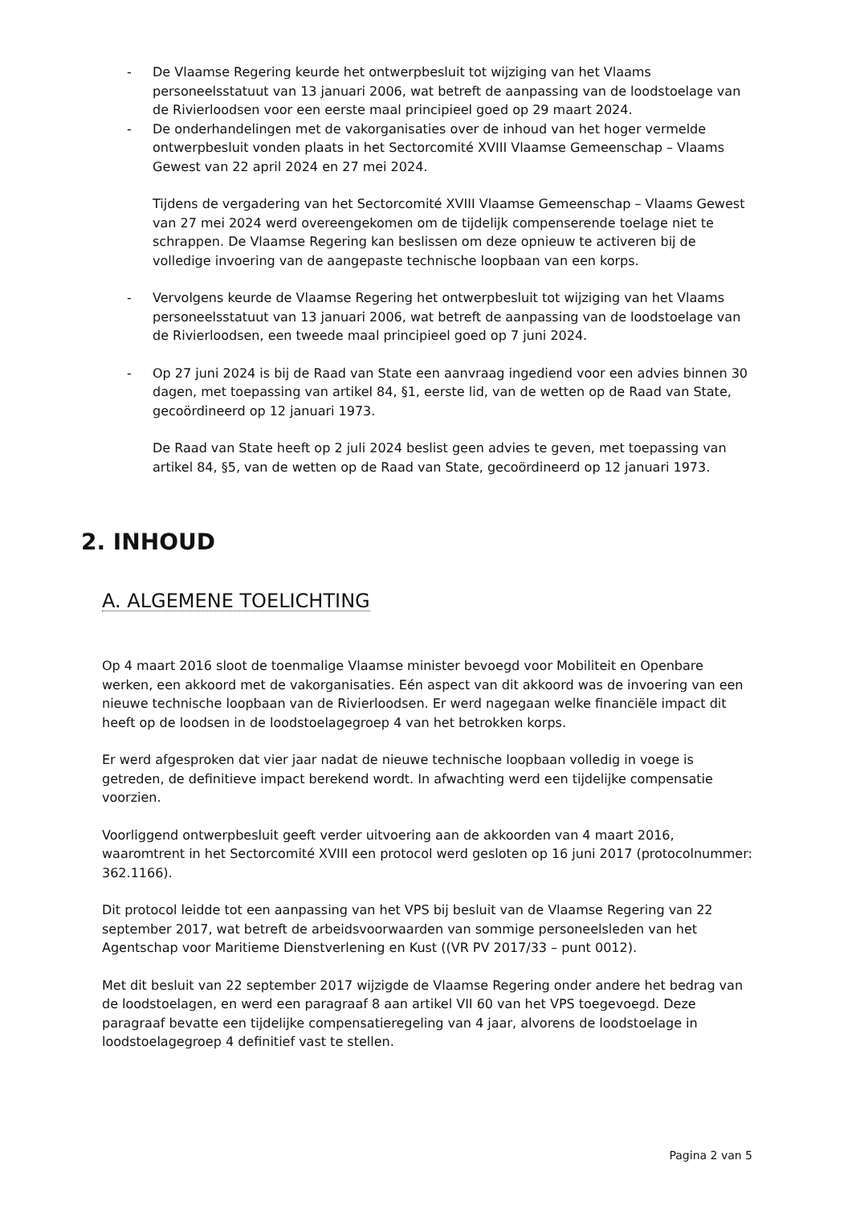- De Vlaamse Regering keurde het ontwerpbesluit tot wijziging van het Vlaams personeelsstatuut van 13 januari 2006, wat betreft de aanpassing van de loodstoelage van de Rivierloodsen voor een eerste maal principieel goed op 29 maart 2024.
- De onderhandelingen met de vakorganisaties over de inhoud van het hoger vermelde ontwerpbesluit vonden plaats in het Sectorcomité XVIII Vlaamse Gemeenschap – Vlaams Gewest van 22 april 2024 en 27 mei 2024.
Tijdens de vergadering van het Sectorcomité XVIII Vlaamse Gemeenschap – Vlaams Gewest van 27 mei 2024 werd overeengekomen om de tijdelijk compenserende toelage niet te schrappen. De Vlaamse Regering kan beslissen om deze opnieuw te activeren bij de volledige invoering van de aangepaste technische loopbaan van een korps.
- Vervolgens keurde de Vlaamse Regering het ontwerpbesluit tot wijziging van het Vlaams personeelsstatuut van 13 januari 2006, wat betreft de aanpassing van de loodstoelage van de Rivierloodsen, een tweede maal principieel goed op 7 juni 2024.
- Op 27 juni 2024 is bij de Raad van State een aanvraag ingediend voor een advies binnen 30 dagen, met toepassing van artikel 84, §1, eerste lid, van de wetten op de Raad van State, gecoördineerd op 12 januari 1973.
De Raad van State heeft op 2 juli 2024 beslist geen advies te geven, met toepassing van artikel 84, §5, van de wetten op de Raad van State, gecoördineerd op 12 januari 1973.
2. INHOUD
A. ALGEMENE TOELICHTING
Op 4 maart 2016 sloot de toenmalige Vlaamse minister bevoegd voor Mobiliteit en Openbare werken, een akkoord met de vakorganisaties. Eén aspect van dit akkoord was de invoering van een nieuwe technische loopbaan van de Rivierloodsen. Er werd nagegaan welke financiële impact dit heeft op de loodsen in de loodstoelagegroep 4 van het betrokken korps.
Er werd afgesproken dat vier jaar nadat de nieuwe technische loopbaan volledig in voege is getreden, de definitieve impact berekend wordt. In afwachting werd een tijdelijke compensatie voorzien.
Voorliggend ontwerpbesluit geeft verder uitvoering aan de akkoorden van 4 maart 2016, waaromtrent in het Sectorcomité XVIII een protocol werd gesloten op 16 juni 2017 (protocolnummer: 362.1166).
Dit protocol leidde tot een aanpassing van het VPS bij besluit van de Vlaamse Regering van 22 september 2017, wat betreft de arbeidsvoorwaarden van sommige personeelsleden van het Agentschap voor Maritieme Dienstverlening en Kust ((VR PV 2017/33 – punt 0012).
Met dit besluit van 22 september 2017 wijzigde de Vlaamse Regering onder andere het bedrag van de loodstoelagen, en werd een paragraaf 8 aan artikel VII 60 van het VPS toegevoegd. Deze paragraaf bevatte een tijdelijke compensatieregeling van 4 jaar, alvorens de loodstoelage in loodstoelagegroep 4 definitief vast te stellen.
Pagina 2 van 5